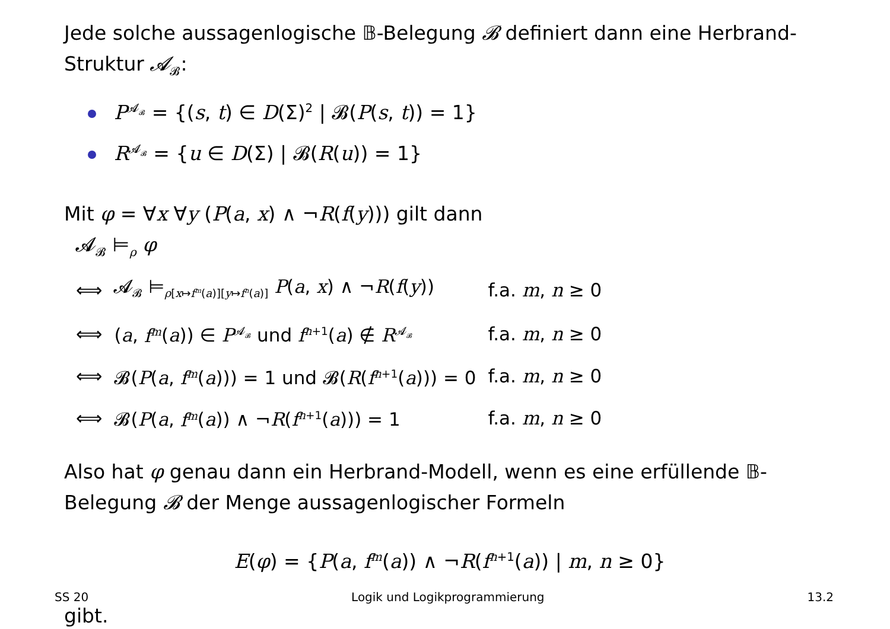Jede solche aussagenlogische 𝔹-Belegung 𝓑 definiert dann eine Herbrand-Struktur 𝓐<sub>𝓑</sub>:
P<sup>𝓐<sub>𝓑</sub></sup> = {(s, t) ∈ D(Σ)<sup>2</sup> | 𝓑(P(s, t)) = 1}
R<sup>𝓐<sub>𝓑</sub></sup> = {u ∈ D(Σ) | 𝓑(R(u)) = 1}
Mit φ = ∀x ∀y (P(a, x) ∧ ¬R(f(y))) gilt dann
𝓐<sub>𝓑</sub> ⊨<sub>ρ</sub> φ
| ⟺ | 𝓐<sub>𝓑</sub> ⊨<sub>ρ[x↦f<sup>m</sup>(a)][y↦f<sup>n</sup>(a)]</sub> P ( a , x ) ∧ ¬ R ( f ( y )) | f.a. m , n ≥ 0 |
| ⟺ | ( a , f<sup>m</sup> ( a )) ∈ P<sup>𝓐<sub>𝓑</sub></sup> und f<sup>n+1</sup>( a ) ∉ R<sup>𝓐<sub>𝓑</sub></sup> | f.a. m , n ≥ 0 |
| ⟺ | 𝓑( P ( a , f<sup>m</sup> ( a ))) = 1 und 𝓑( R ( f<sup>n+1</sup>( a ))) = 0 | f.a. m , n ≥ 0 |
| ⟺ | 𝓑( P ( a , f<sup>m</sup> ( a )) ∧ ¬ R ( f<sup>n+1</sup>( a ))) = 1 | f.a. m , n ≥ 0 |
Also hat φ genau dann ein Herbrand-Modell, wenn es eine erfüllende 𝔹-Belegung 𝓑 der Menge aussagenlogischer Formeln
E(φ) = {P(a, f<sup>m</sup>(a)) ∧ ¬R(f<sup>n+1</sup>(a)) | m, n ≥ 0}
gibt.
SS 20 Logik und Logikprogrammierung 13.2